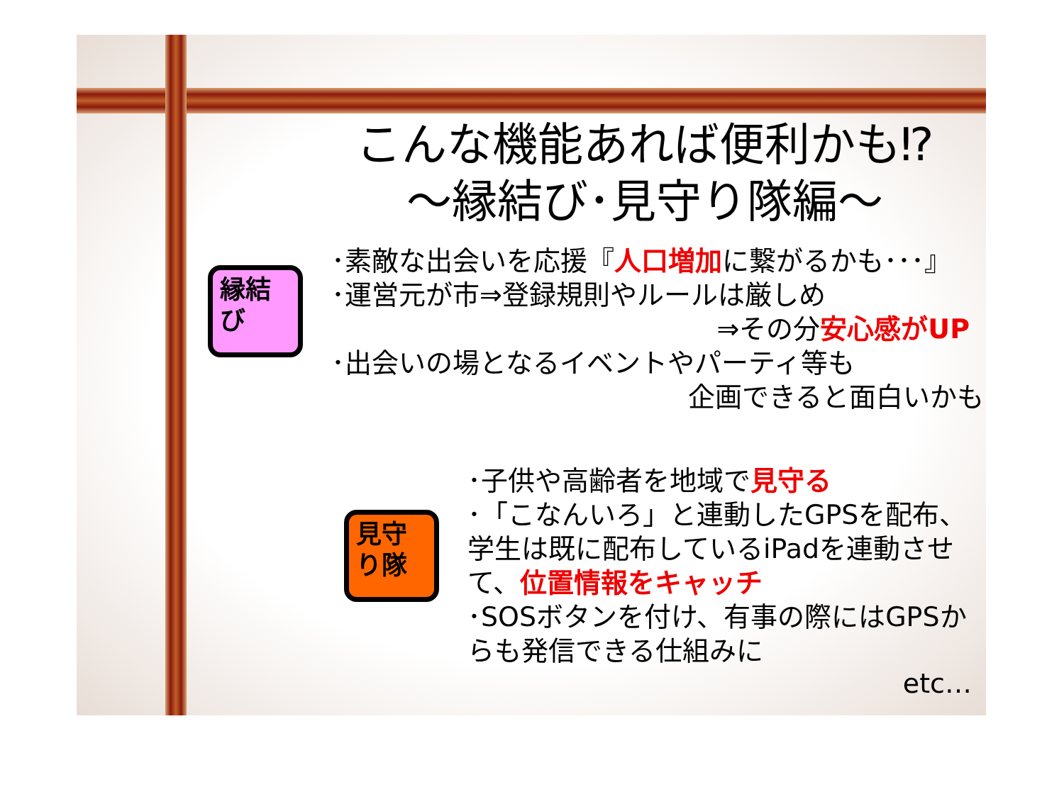こんな機能あれば便利かも⁉
～縁結び･見守り隊編～
縁結
び
･素敵な出会いを応援『人口増加に繋がるかも･･･』
･運営元が市⇒登録規則やルールは厳しめ
⇒その分安心感がUP
･出会いの場となるイベントやパーティ等も
企画できると面白いかも
見守
り隊
･子供や高齢者を地域で見守る
･「こなんいろ」と連動したGPSを配布、学生は既に配布しているiPadを連動させて、位置情報をキャッチ
･SOSボタンを付け、有事の際にはGPSからも発信できる仕組みに
etc…